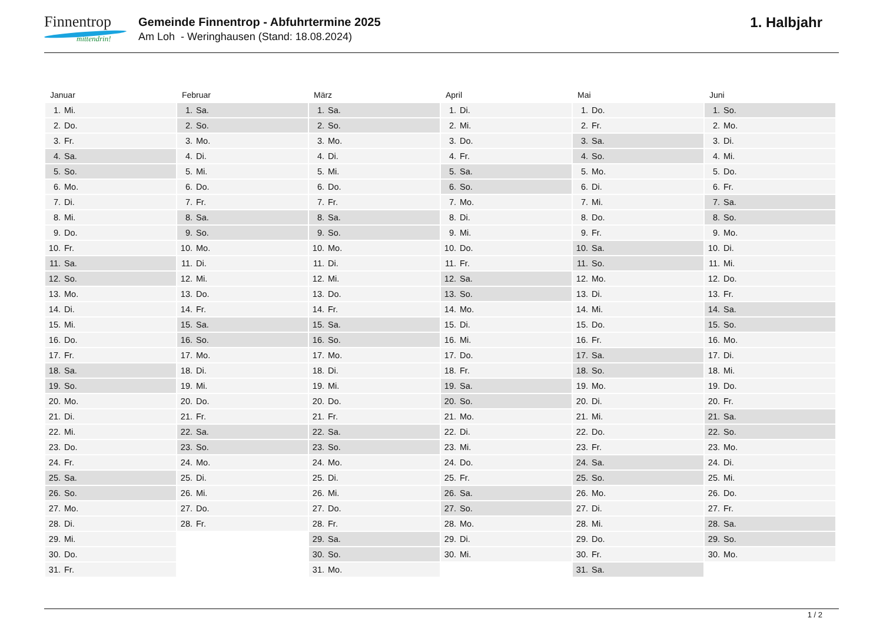Finnentrop
mittendrin!
Gemeinde Finnentrop - Abfuhrtermine 2025
Am Loh - Weringhausen (Stand: 18.08.2024)
1. Halbjahr
Januar
| 1. | Mi. |
| 2. | Do. |
| 3. | Fr. |
| 4. | Sa. |
| 5. | So. |
| 6. | Mo. |
| 7. | Di. |
| 8. | Mi. |
| 9. | Do. |
| 10. | Fr. |
| 11. | Sa. |
| 12. | So. |
| 13. | Mo. |
| 14. | Di. |
| 15. | Mi. |
| 16. | Do. |
| 17. | Fr. |
| 18. | Sa. |
| 19. | So. |
| 20. | Mo. |
| 21. | Di. |
| 22. | Mi. |
| 23. | Do. |
| 24. | Fr. |
| 25. | Sa. |
| 26. | So. |
| 27. | Mo. |
| 28. | Di. |
| 29. | Mi. |
| 30. | Do. |
| 31. | Fr. |
Februar
| 1. | Sa. |
| 2. | So. |
| 3. | Mo. |
| 4. | Di. |
| 5. | Mi. |
| 6. | Do. |
| 7. | Fr. |
| 8. | Sa. |
| 9. | So. |
| 10. | Mo. |
| 11. | Di. |
| 12. | Mi. |
| 13. | Do. |
| 14. | Fr. |
| 15. | Sa. |
| 16. | So. |
| 17. | Mo. |
| 18. | Di. |
| 19. | Mi. |
| 20. | Do. |
| 21. | Fr. |
| 22. | Sa. |
| 23. | So. |
| 24. | Mo. |
| 25. | Di. |
| 26. | Mi. |
| 27. | Do. |
| 28. | Fr. |
März
| 1. | Sa. |
| 2. | So. |
| 3. | Mo. |
| 4. | Di. |
| 5. | Mi. |
| 6. | Do. |
| 7. | Fr. |
| 8. | Sa. |
| 9. | So. |
| 10. | Mo. |
| 11. | Di. |
| 12. | Mi. |
| 13. | Do. |
| 14. | Fr. |
| 15. | Sa. |
| 16. | So. |
| 17. | Mo. |
| 18. | Di. |
| 19. | Mi. |
| 20. | Do. |
| 21. | Fr. |
| 22. | Sa. |
| 23. | So. |
| 24. | Mo. |
| 25. | Di. |
| 26. | Mi. |
| 27. | Do. |
| 28. | Fr. |
| 29. | Sa. |
| 30. | So. |
| 31. | Mo. |
April
| 1. | Di. |
| 2. | Mi. |
| 3. | Do. |
| 4. | Fr. |
| 5. | Sa. |
| 6. | So. |
| 7. | Mo. |
| 8. | Di. |
| 9. | Mi. |
| 10. | Do. |
| 11. | Fr. |
| 12. | Sa. |
| 13. | So. |
| 14. | Mo. |
| 15. | Di. |
| 16. | Mi. |
| 17. | Do. |
| 18. | Fr. |
| 19. | Sa. |
| 20. | So. |
| 21. | Mo. |
| 22. | Di. |
| 23. | Mi. |
| 24. | Do. |
| 25. | Fr. |
| 26. | Sa. |
| 27. | So. |
| 28. | Mo. |
| 29. | Di. |
| 30. | Mi. |
Mai
| 1. | Do. |
| 2. | Fr. |
| 3. | Sa. |
| 4. | So. |
| 5. | Mo. |
| 6. | Di. |
| 7. | Mi. |
| 8. | Do. |
| 9. | Fr. |
| 10. | Sa. |
| 11. | So. |
| 12. | Mo. |
| 13. | Di. |
| 14. | Mi. |
| 15. | Do. |
| 16. | Fr. |
| 17. | Sa. |
| 18. | So. |
| 19. | Mo. |
| 20. | Di. |
| 21. | Mi. |
| 22. | Do. |
| 23. | Fr. |
| 24. | Sa. |
| 25. | So. |
| 26. | Mo. |
| 27. | Di. |
| 28. | Mi. |
| 29. | Do. |
| 30. | Fr. |
| 31. | Sa. |
Juni
| 1. | So. |
| 2. | Mo. |
| 3. | Di. |
| 4. | Mi. |
| 5. | Do. |
| 6. | Fr. |
| 7. | Sa. |
| 8. | So. |
| 9. | Mo. |
| 10. | Di. |
| 11. | Mi. |
| 12. | Do. |
| 13. | Fr. |
| 14. | Sa. |
| 15. | So. |
| 16. | Mo. |
| 17. | Di. |
| 18. | Mi. |
| 19. | Do. |
| 20. | Fr. |
| 21. | Sa. |
| 22. | So. |
| 23. | Mo. |
| 24. | Di. |
| 25. | Mi. |
| 26. | Do. |
| 27. | Fr. |
| 28. | Sa. |
| 29. | So. |
| 30. | Mo. |
1 / 2